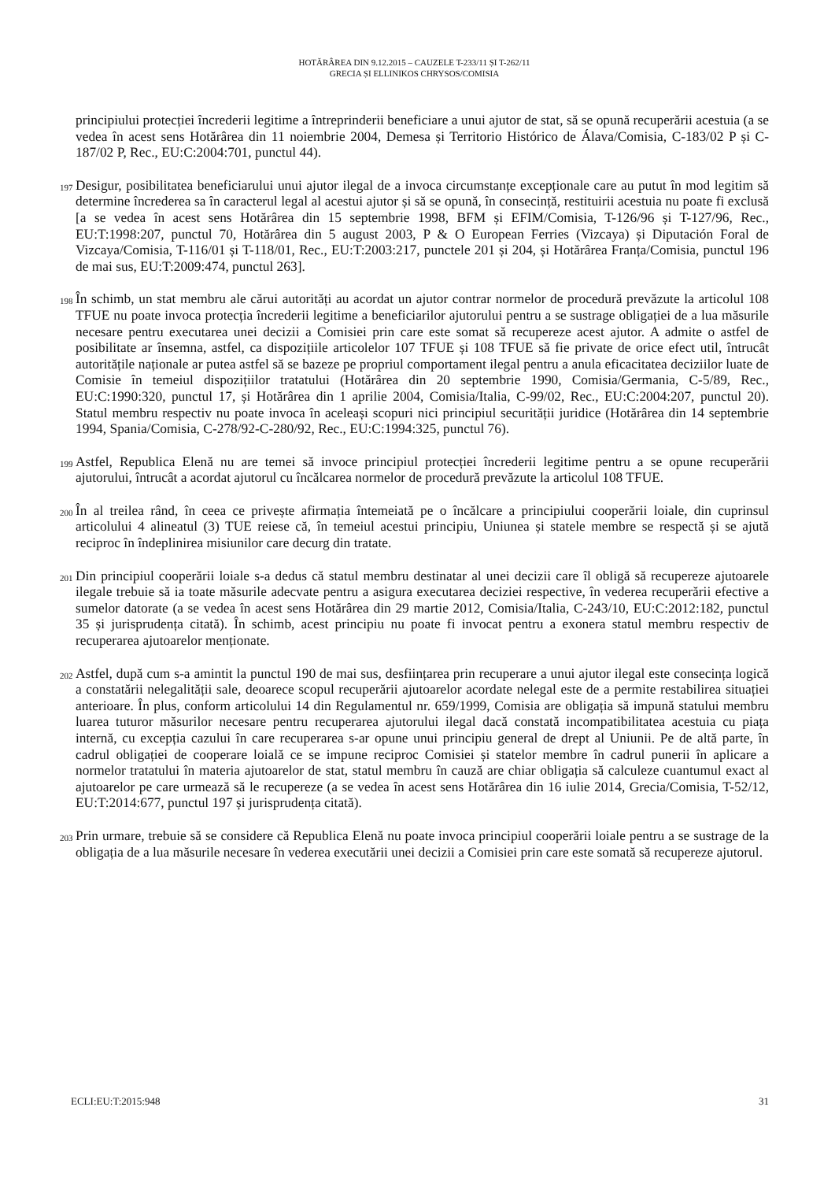HOTĂRÂREA DIN 9.12.2015 – CAUZELE T-233/11 ȘI T-262/11
GRECIA ȘI ELLINIKOS CHRYSOS/COMISIA
principiului protecției încrederii legitime a întreprinderii beneficiare a unui ajutor de stat, să se opună recuperării acestuia (a se vedea în acest sens Hotărârea din 11 noiembrie 2004, Demesa și Territorio Histórico de Álava/Comisia, C-183/02 P și C-187/02 P, Rec., EU:C:2004:701, punctul 44).
197 Desigur, posibilitatea beneficiarului unui ajutor ilegal de a invoca circumstanțe excepționale care au putut în mod legitim să determine încrederea sa în caracterul legal al acestui ajutor și să se opună, în consecință, restituirii acestuia nu poate fi exclusă [a se vedea în acest sens Hotărârea din 15 septembrie 1998, BFM și EFIM/Comisia, T-126/96 și T-127/96, Rec., EU:T:1998:207, punctul 70, Hotărârea din 5 august 2003, P & O European Ferries (Vizcaya) și Diputación Foral de Vizcaya/Comisia, T-116/01 și T-118/01, Rec., EU:T:2003:217, punctele 201 și 204, și Hotărârea Franța/Comisia, punctul 196 de mai sus, EU:T:2009:474, punctul 263].
198 În schimb, un stat membru ale cărui autorități au acordat un ajutor contrar normelor de procedură prevăzute la articolul 108 TFUE nu poate invoca protecția încrederii legitime a beneficiarilor ajutorului pentru a se sustrage obligației de a lua măsurile necesare pentru executarea unei decizii a Comisiei prin care este somat să recupereze acest ajutor. A admite o astfel de posibilitate ar însemna, astfel, ca dispozițiile articolelor 107 TFUE și 108 TFUE să fie private de orice efect util, întrucât autoritățile naționale ar putea astfel să se bazeze pe propriul comportament ilegal pentru a anula eficacitatea deciziilor luate de Comisie în temeiul dispozițiilor tratatului (Hotărârea din 20 septembrie 1990, Comisia/Germania, C-5/89, Rec., EU:C:1990:320, punctul 17, și Hotărârea din 1 aprilie 2004, Comisia/Italia, C-99/02, Rec., EU:C:2004:207, punctul 20). Statul membru respectiv nu poate invoca în aceleași scopuri nici principiul securității juridice (Hotărârea din 14 septembrie 1994, Spania/Comisia, C-278/92-C-280/92, Rec., EU:C:1994:325, punctul 76).
199 Astfel, Republica Elenă nu are temei să invoce principiul protecției încrederii legitime pentru a se opune recuperării ajutorului, întrucât a acordat ajutorul cu încălcarea normelor de procedură prevăzute la articolul 108 TFUE.
200 În al treilea rând, în ceea ce privește afirmația întemeiată pe o încălcare a principiului cooperării loiale, din cuprinsul articolului 4 alineatul (3) TUE reiese că, în temeiul acestui principiu, Uniunea și statele membre se respectă și se ajută reciproc în îndeplinirea misiunilor care decurg din tratate.
201 Din principiul cooperării loiale s-a dedus că statul membru destinatar al unei decizii care îl obligă să recupereze ajutoarele ilegale trebuie să ia toate măsurile adecvate pentru a asigura executarea deciziei respective, în vederea recuperării efective a sumelor datorate (a se vedea în acest sens Hotărârea din 29 martie 2012, Comisia/Italia, C-243/10, EU:C:2012:182, punctul 35 și jurisprudența citată). În schimb, acest principiu nu poate fi invocat pentru a exonera statul membru respectiv de recuperarea ajutoarelor menționate.
202 Astfel, după cum s-a amintit la punctul 190 de mai sus, desființarea prin recuperare a unui ajutor ilegal este consecința logică a constatării nelegalității sale, deoarece scopul recuperării ajutoarelor acordate nelegal este de a permite restabilirea situației anterioare. În plus, conform articolului 14 din Regulamentul nr. 659/1999, Comisia are obligația să impună statului membru luarea tuturor măsurilor necesare pentru recuperarea ajutorului ilegal dacă constată incompatibilitatea acestuia cu piața internă, cu excepția cazului în care recuperarea s-ar opune unui principiu general de drept al Uniunii. Pe de altă parte, în cadrul obligației de cooperare loială ce se impune reciproc Comisiei și statelor membre în cadrul punerii în aplicare a normelor tratatului în materia ajutoarelor de stat, statul membru în cauză are chiar obligația să calculeze cuantumul exact al ajutoarelor pe care urmează să le recupereze (a se vedea în acest sens Hotărârea din 16 iulie 2014, Grecia/Comisia, T-52/12, EU:T:2014:677, punctul 197 și jurisprudența citată).
203 Prin urmare, trebuie să se considere că Republica Elenă nu poate invoca principiul cooperării loiale pentru a se sustrage de la obligația de a lua măsurile necesare în vederea executării unei decizii a Comisiei prin care este somată să recupereze ajutorul.
ECLI:EU:T:2015:948 31